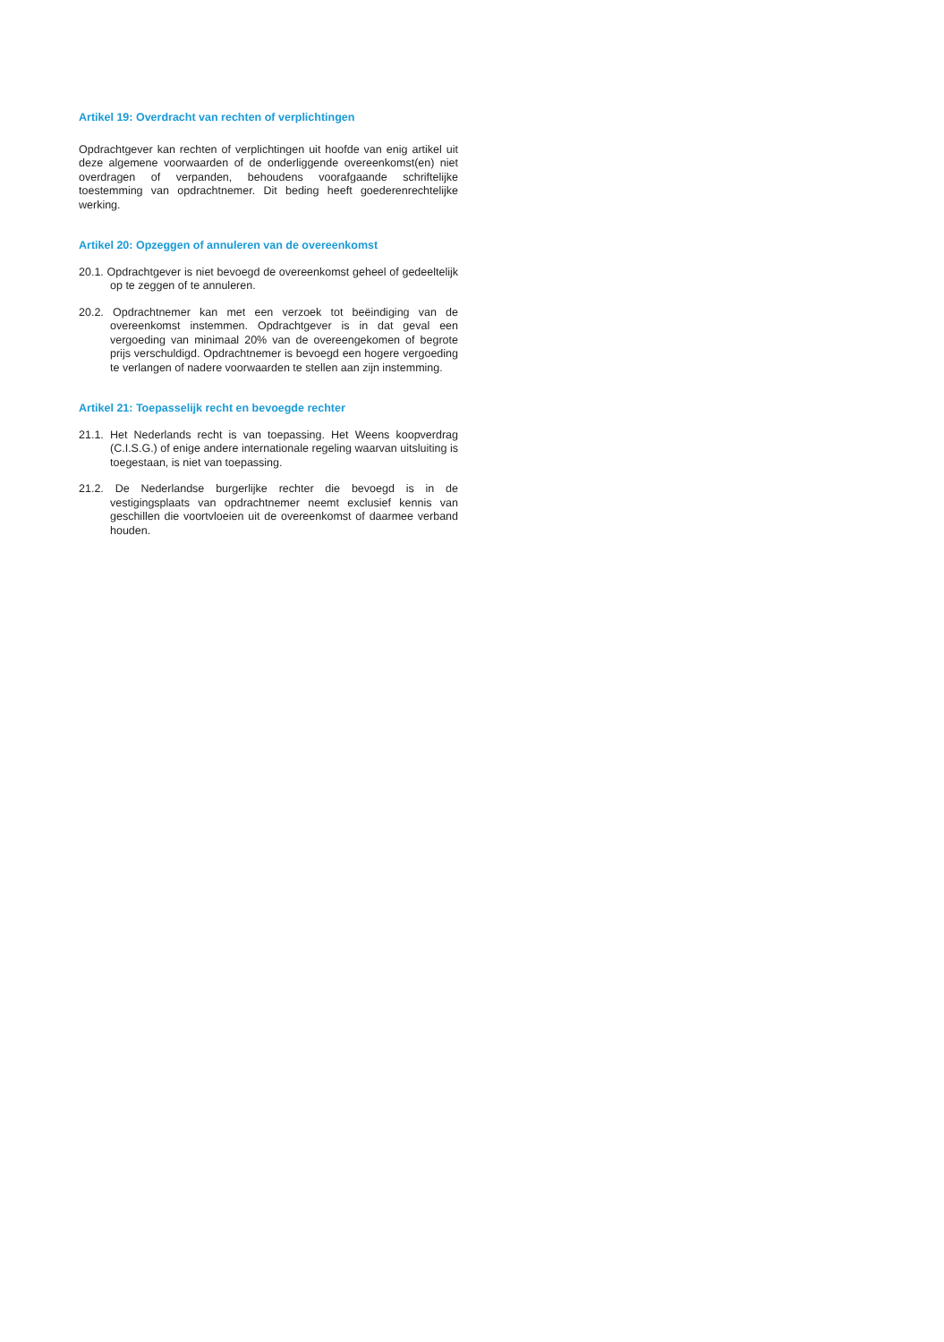Artikel 19: Overdracht van rechten of verplichtingen
Opdrachtgever kan rechten of verplichtingen uit hoofde van enig artikel uit deze algemene voorwaarden of de onderliggende overeenkomst(en) niet overdragen of verpanden, behoudens voorafgaande schriftelijke toestemming van opdrachtnemer. Dit beding heeft goederenrechtelijke werking.
Artikel 20: Opzeggen of annuleren van de overeenkomst
20.1. Opdrachtgever is niet bevoegd de overeenkomst geheel of gedeeltelijk op te zeggen of te annuleren.
20.2. Opdrachtnemer kan met een verzoek tot beëindiging van de overeenkomst instemmen. Opdrachtgever is in dat geval een vergoeding van minimaal 20% van de overeengekomen of begrote prijs verschuldigd. Opdrachtnemer is bevoegd een hogere vergoeding te verlangen of nadere voorwaarden te stellen aan zijn instemming.
Artikel 21: Toepasselijk recht en bevoegde rechter
21.1. Het Nederlands recht is van toepassing. Het Weens koopverdrag (C.I.S.G.) of enige andere internationale regeling waarvan uitsluiting is toegestaan, is niet van toepassing.
21.2. De Nederlandse burgerlijke rechter die bevoegd is in de vestigingsplaats van opdrachtnemer neemt exclusief kennis van geschillen die voortvloeien uit de overeenkomst of daarmee verband houden.